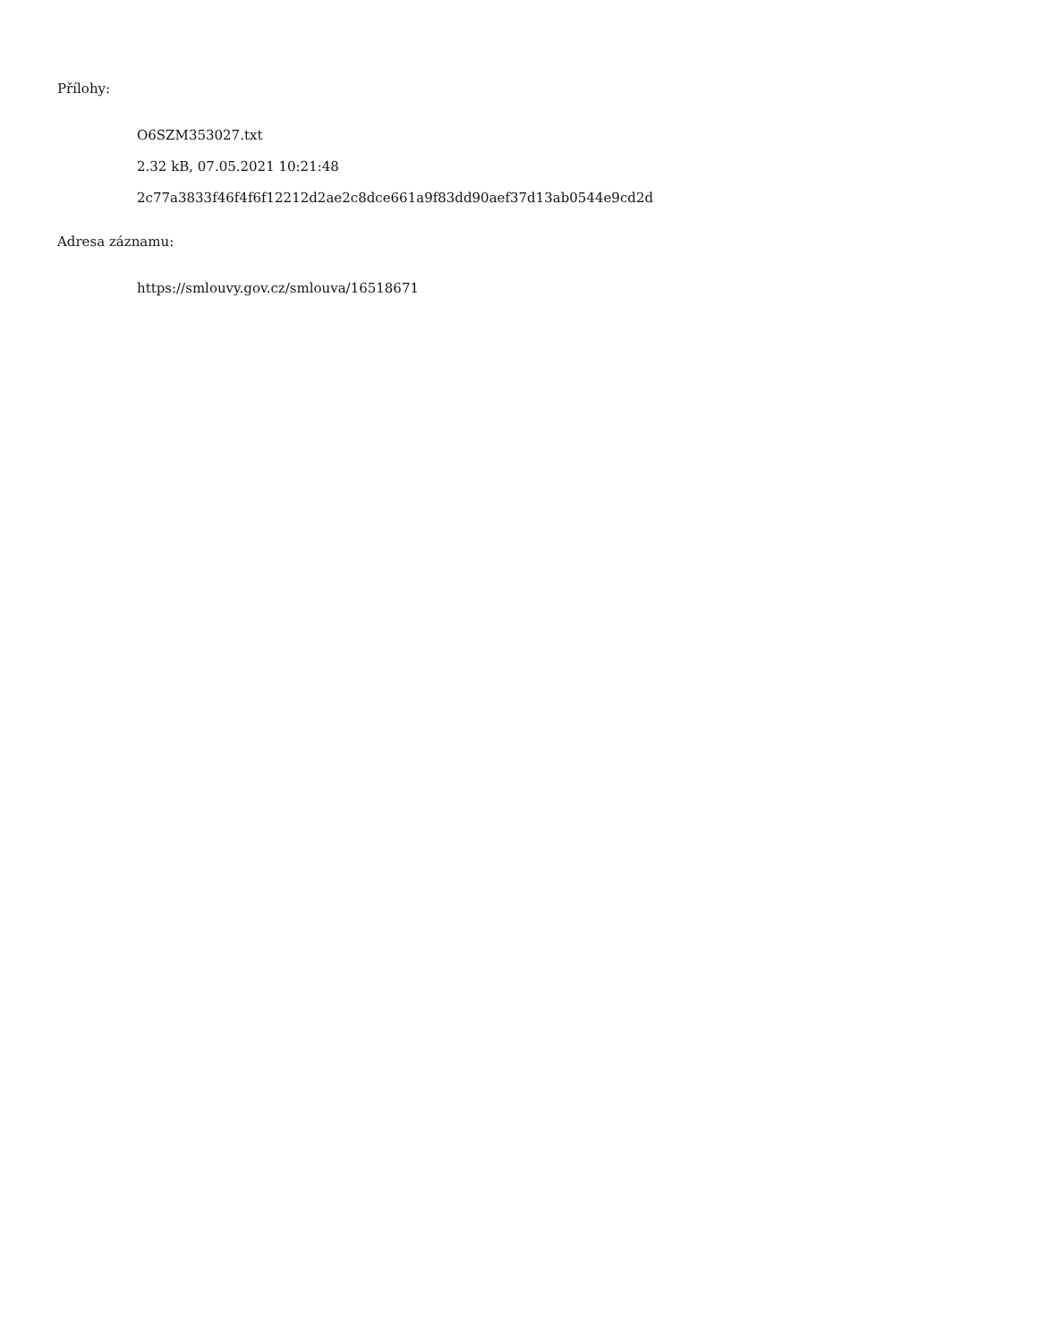Přílohy:
O6SZM353027.txt
2.32 kB, 07.05.2021 10:21:48
2c77a3833f46f4f6f12212d2ae2c8dce661a9f83dd90aef37d13ab0544e9cd2d
Adresa záznamu:
https://smlouvy.gov.cz/smlouva/16518671